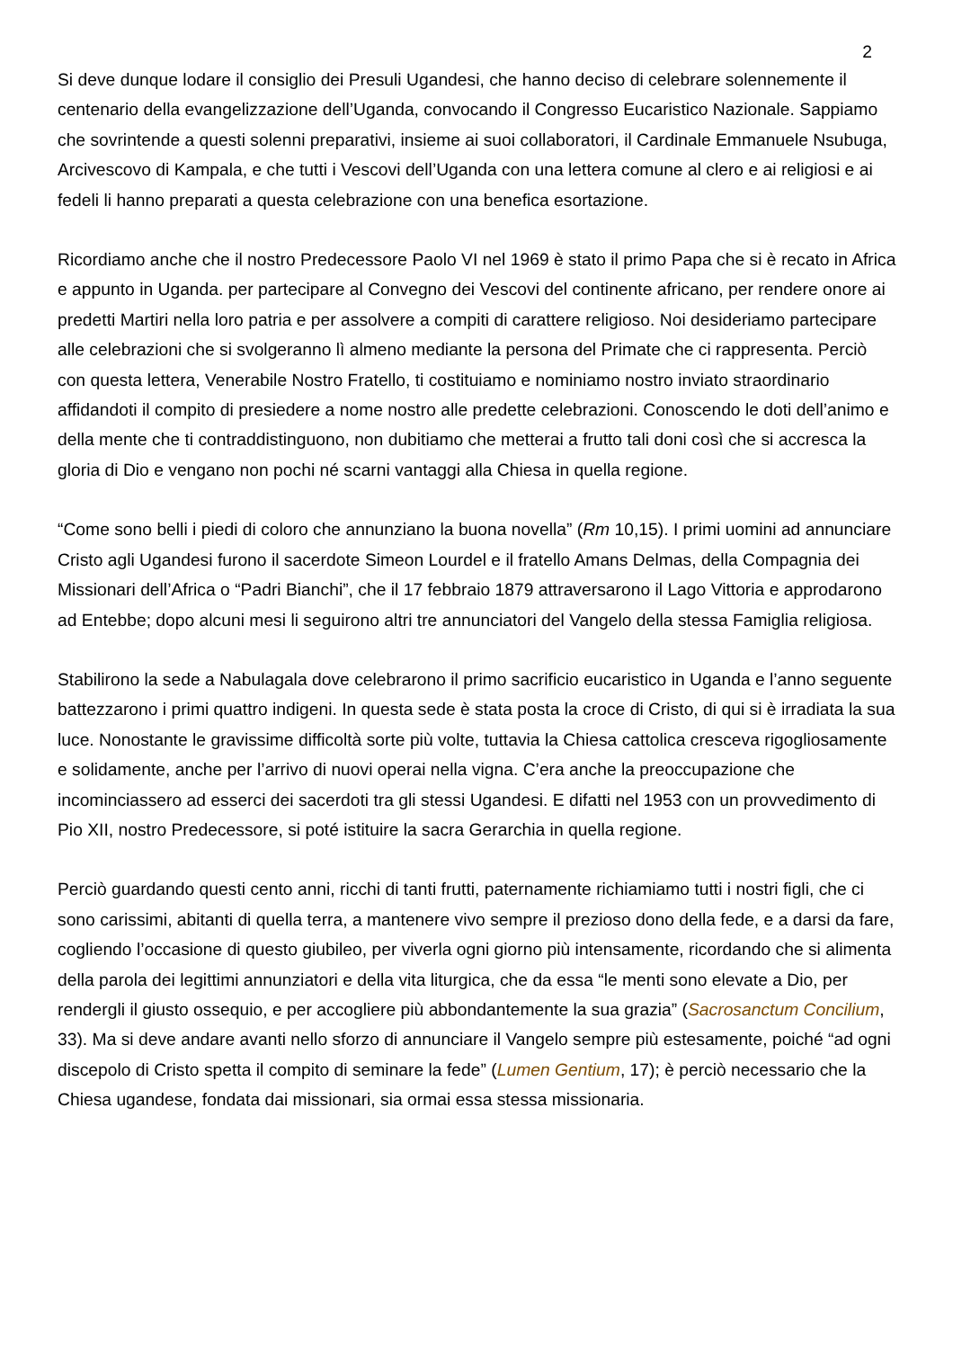2
Si deve dunque lodare il consiglio dei Presuli Ugandesi, che hanno deciso di celebrare solennemente il centenario della evangelizzazione dell’Uganda, convocando il Congresso Eucaristico Nazionale. Sappiamo che sovrintende a questi solenni preparativi, insieme ai suoi collaboratori, il Cardinale Emmanuele Nsubuga, Arcivescovo di Kampala, e che tutti i Vescovi dell’Uganda con una lettera comune al clero e ai religiosi e ai fedeli li hanno preparati a questa celebrazione con una benefica esortazione.
Ricordiamo anche che il nostro Predecessore Paolo VI nel 1969 è stato il primo Papa che si è recato in Africa e appunto in Uganda. per partecipare al Convegno dei Vescovi del continente africano, per rendere onore ai predetti Martiri nella loro patria e per assolvere a compiti di carattere religioso. Noi desideriamo partecipare alle celebrazioni che si svolgeranno lì almeno mediante la persona del Primate che ci rappresenta. Perciò con questa lettera, Venerabile Nostro Fratello, ti costituiamo e nominiamo nostro inviato straordinario affidandoti il compito di presiedere a nome nostro alle predette celebrazioni. Conoscendo le doti dell’animo e della mente che ti contraddistinguono, non dubitiamo che metterai a frutto tali doni così che si accresca la gloria di Dio e vengano non pochi né scarni vantaggi alla Chiesa in quella regione.
“Come sono belli i piedi di coloro che annunziano la buona novella” (Rm 10,15). I primi uomini ad annunciare Cristo agli Ugandesi furono il sacerdote Simeon Lourdel e il fratello Amans Delmas, della Compagnia dei Missionari dell’Africa o “Padri Bianchi”, che il 17 febbraio 1879 attraversarono il Lago Vittoria e approdarono ad Entebbe; dopo alcuni mesi li seguirono altri tre annunciatori del Vangelo della stessa Famiglia religiosa.
Stabilirono la sede a Nabulagala dove celebrarono il primo sacrificio eucaristico in Uganda e l’anno seguente battezzarono i primi quattro indigeni. In questa sede è stata posta la croce di Cristo, di qui si è irradiata la sua luce. Nonostante le gravissime difficoltà sorte più volte, tuttavia la Chiesa cattolica cresceva rigogliosamente e solidamente, anche per l’arrivo di nuovi operai nella vigna. C’era anche la preoccupazione che incominciassero ad esserci dei sacerdoti tra gli stessi Ugandesi. E difatti nel 1953 con un provvedimento di Pio XII, nostro Predecessore, si poté istituire la sacra Gerarchia in quella regione.
Perciò guardando questi cento anni, ricchi di tanti frutti, paternamente richiamiamo tutti i nostri figli, che ci sono carissimi, abitanti di quella terra, a mantenere vivo sempre il prezioso dono della fede, e a darsi da fare, cogliendo l’occasione di questo giubileo, per viverla ogni giorno più intensamente, ricordando che si alimenta della parola dei legittimi annunziatori e della vita liturgica, che da essa “le menti sono elevate a Dio, per rendergli il giusto ossequio, e per accogliere più abbondantemente la sua grazia” (Sacrosanctum Concilium, 33). Ma si deve andare avanti nello sforzo di annunciare il Vangelo sempre più estesamente, poiché “ad ogni discepolo di Cristo spetta il compito di seminare la fede” (Lumen Gentium, 17); è perciò necessario che la Chiesa ugandese, fondata dai missionari, sia ormai essa stessa missionaria.